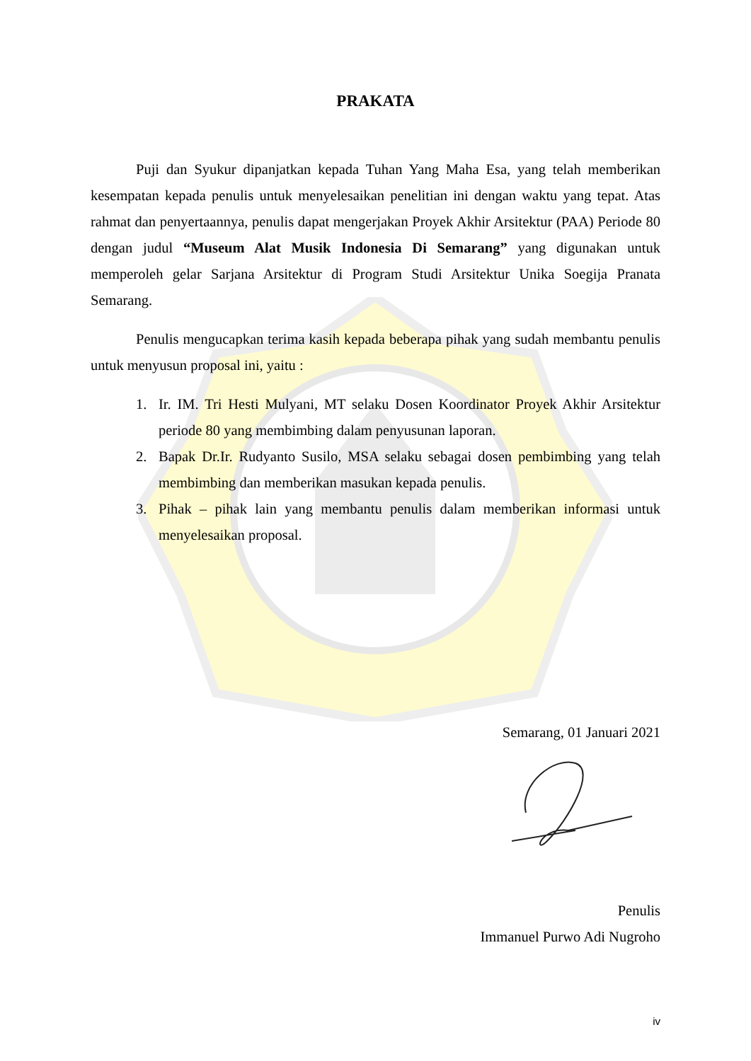PRAKATA
Puji dan Syukur dipanjatkan kepada Tuhan Yang Maha Esa, yang telah memberikan kesempatan kepada penulis untuk menyelesaikan penelitian ini dengan waktu yang tepat. Atas rahmat dan penyertaannya, penulis dapat mengerjakan Proyek Akhir Arsitektur (PAA) Periode 80 dengan judul “Museum Alat Musik Indonesia Di Semarang” yang digunakan untuk memperoleh gelar Sarjana Arsitektur di Program Studi Arsitektur Unika Soegija Pranata Semarang.
Penulis mengucapkan terima kasih kepada beberapa pihak yang sudah membantu penulis untuk menyusun proposal ini, yaitu :
1. Ir. IM. Tri Hesti Mulyani, MT selaku Dosen Koordinator Proyek Akhir Arsitektur periode 80 yang membimbing dalam penyusunan laporan.
2. Bapak Dr.Ir. Rudyanto Susilo, MSA selaku sebagai dosen pembimbing yang telah membimbing dan memberikan masukan kepada penulis.
3. Pihak – pihak lain yang membantu penulis dalam memberikan informasi untuk menyelesaikan proposal.
Semarang, 01 Januari 2021
Penulis
Immanuel Purwo Adi Nugroho
iv